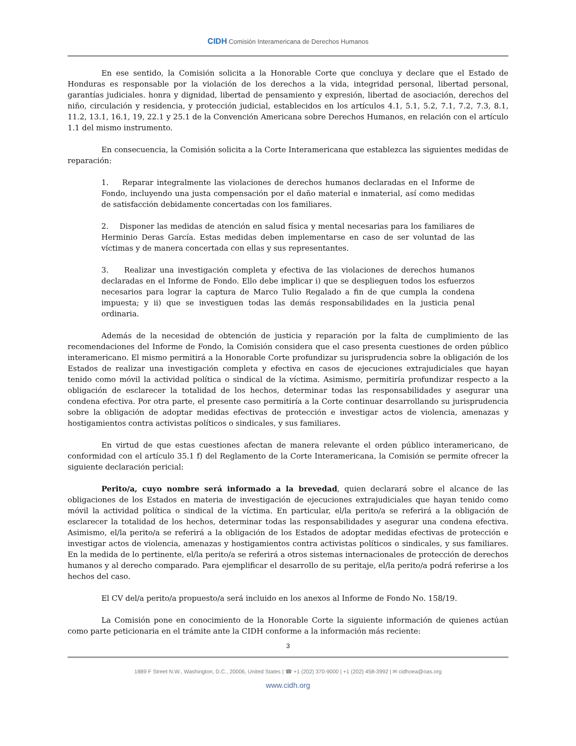CIDH Comisión Interamericana de Derechos Humanos
En ese sentido, la Comisión solicita a la Honorable Corte que concluya y declare que el Estado de Honduras es responsable por la violación de los derechos a la vida, integridad personal, libertad personal, garantías judiciales. honra y dignidad, libertad de pensamiento y expresión, libertad de asociación, derechos del niño, circulación y residencia, y protección judicial, establecidos en los artículos 4.1, 5.1, 5.2, 7.1, 7.2, 7.3, 8.1, 11.2, 13.1, 16.1, 19, 22.1 y 25.1 de la Convención Americana sobre Derechos Humanos, en relación con el artículo 1.1 del mismo instrumento.
En consecuencia, la Comisión solicita a la Corte Interamericana que establezca las siguientes medidas de reparación:
1. Reparar integralmente las violaciones de derechos humanos declaradas en el Informe de Fondo, incluyendo una justa compensación por el daño material e inmaterial, así como medidas de satisfacción debidamente concertadas con los familiares.
2. Disponer las medidas de atención en salud física y mental necesarias para los familiares de Herminio Deras García. Estas medidas deben implementarse en caso de ser voluntad de las víctimas y de manera concertada con ellas y sus representantes.
3. Realizar una investigación completa y efectiva de las violaciones de derechos humanos declaradas en el Informe de Fondo. Ello debe implicar i) que se desplieguen todos los esfuerzos necesarios para lograr la captura de Marco Tulio Regalado a fin de que cumpla la condena impuesta; y ii) que se investiguen todas las demás responsabilidades en la justicia penal ordinaria.
Además de la necesidad de obtención de justicia y reparación por la falta de cumplimiento de las recomendaciones del Informe de Fondo, la Comisión considera que el caso presenta cuestiones de orden público interamericano. El mismo permitirá a la Honorable Corte profundizar su jurisprudencia sobre la obligación de los Estados de realizar una investigación completa y efectiva en casos de ejecuciones extrajudiciales que hayan tenido como móvil la actividad política o sindical de la víctima. Asimismo, permitiría profundizar respecto a la obligación de esclarecer la totalidad de los hechos, determinar todas las responsabilidades y asegurar una condena efectiva. Por otra parte, el presente caso permitiría a la Corte continuar desarrollando su jurisprudencia sobre la obligación de adoptar medidas efectivas de protección e investigar actos de violencia, amenazas y hostigamientos contra activistas políticos o sindicales, y sus familiares.
En virtud de que estas cuestiones afectan de manera relevante el orden público interamericano, de conformidad con el artículo 35.1 f) del Reglamento de la Corte Interamericana, la Comisión se permite ofrecer la siguiente declaración pericial:
Perito/a, cuyo nombre será informado a la brevedad, quien declarará sobre el alcance de las obligaciones de los Estados en materia de investigación de ejecuciones extrajudiciales que hayan tenido como móvil la actividad política o sindical de la víctima. En particular, el/la perito/a se referirá a la obligación de esclarecer la totalidad de los hechos, determinar todas las responsabilidades y asegurar una condena efectiva. Asimismo, el/la perito/a se referirá a la obligación de los Estados de adoptar medidas efectivas de protección e investigar actos de violencia, amenazas y hostigamientos contra activistas políticos o sindicales, y sus familiares. En la medida de lo pertinente, el/la perito/a se referirá a otros sistemas internacionales de protección de derechos humanos y al derecho comparado. Para ejemplificar el desarrollo de su peritaje, el/la perito/a podrá referirse a los hechos del caso.
El CV del/a perito/a propuesto/a será incluido en los anexos al Informe de Fondo No. 158/19.
La Comisión pone en conocimiento de la Honorable Corte la siguiente información de quienes actúan como parte peticionaria en el trámite ante la CIDH conforme a la información más reciente:
3
1889 F Street N.W., Washington, D.C., 20006, United States | ☎ +1 (202) 370-9000 | +1 (202) 458-3992 | ✉ cidhoea@oas.org
www.cidh.org